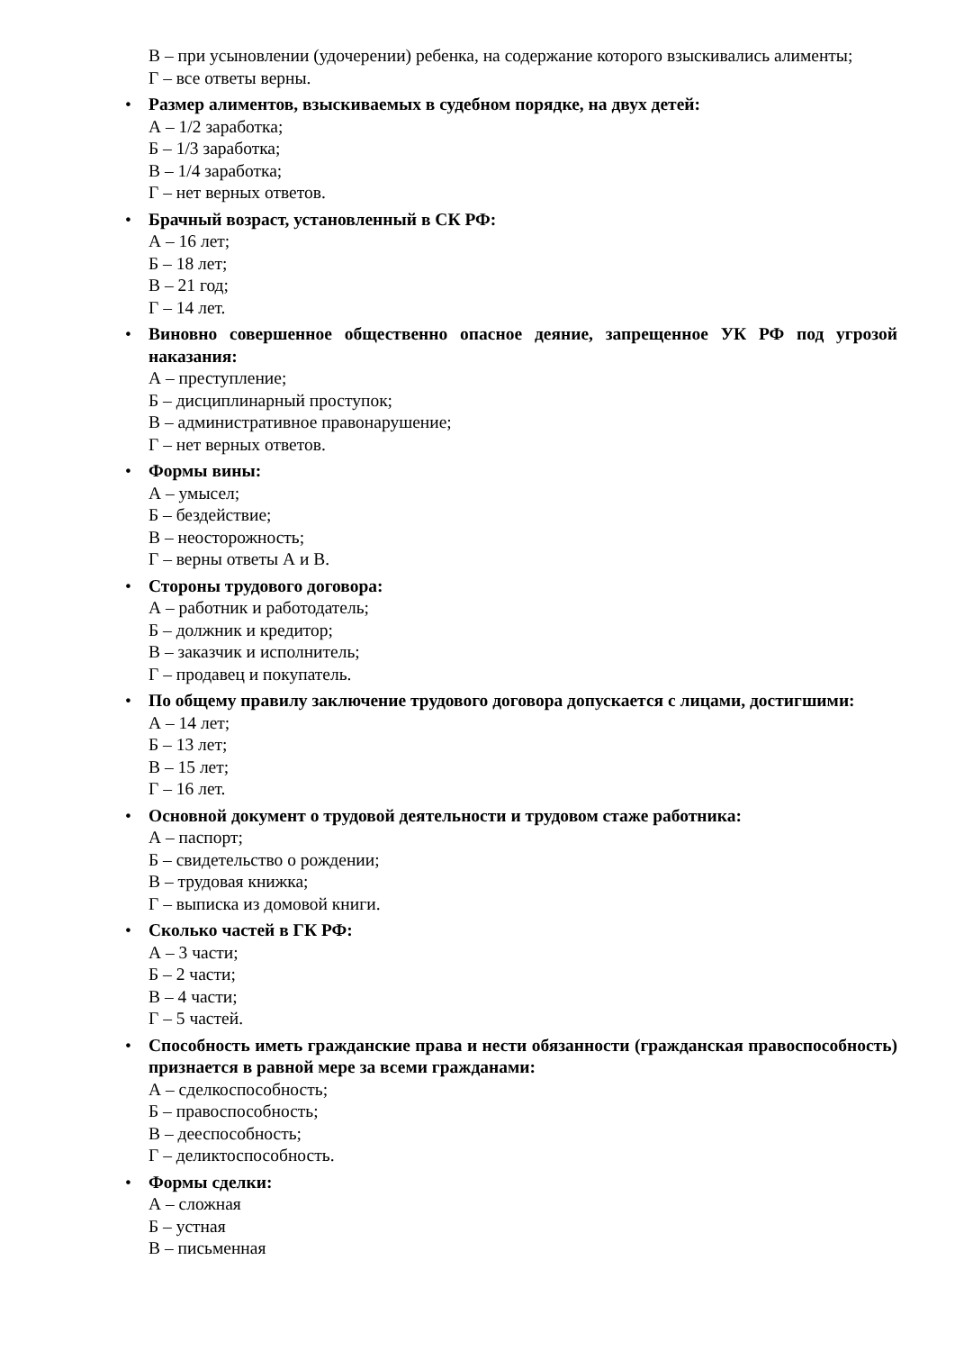В – при усыновлении (удочерении) ребенка, на содержание которого взыскивались алименты;
Г – все ответы верны.
• Размер алиментов, взыскиваемых в судебном порядке, на двух детей:
А – 1/2 заработка;
Б – 1/3 заработка;
В – 1/4 заработка;
Г – нет верных ответов.
• Брачный возраст, установленный в СК РФ:
А – 16 лет;
Б – 18 лет;
В – 21 год;
Г – 14 лет.
• Виновно совершенное общественно опасное деяние, запрещенное УК РФ под угрозой наказания:
А – преступление;
Б – дисциплинарный проступок;
В – административное правонарушение;
Г – нет верных ответов.
• Формы вины:
А – умысел;
Б – бездействие;
В – неосторожность;
Г – верны ответы А и В.
• Стороны трудового договора:
А – работник и работодатель;
Б – должник и кредитор;
В – заказчик и исполнитель;
Г – продавец и покупатель.
• По общему правилу заключение трудового договора допускается с лицами, достигшими:
А – 14 лет;
Б – 13 лет;
В – 15 лет;
Г – 16 лет.
• Основной документ о трудовой деятельности и трудовом стаже работника:
А – паспорт;
Б – свидетельство о рождении;
В – трудовая книжка;
Г – выписка из домовой книги.
• Сколько частей в ГК РФ:
А – 3 части;
Б – 2 части;
В – 4 части;
Г – 5 частей.
• Способность иметь гражданские права и нести обязанности (гражданская правоспособность) признается в равной мере за всеми гражданами:
А – сделкоспособность;
Б – правоспособность;
В – дееспособность;
Г – деликтоспособность.
• Формы сделки:
А – сложная
Б – устная
В – письменная